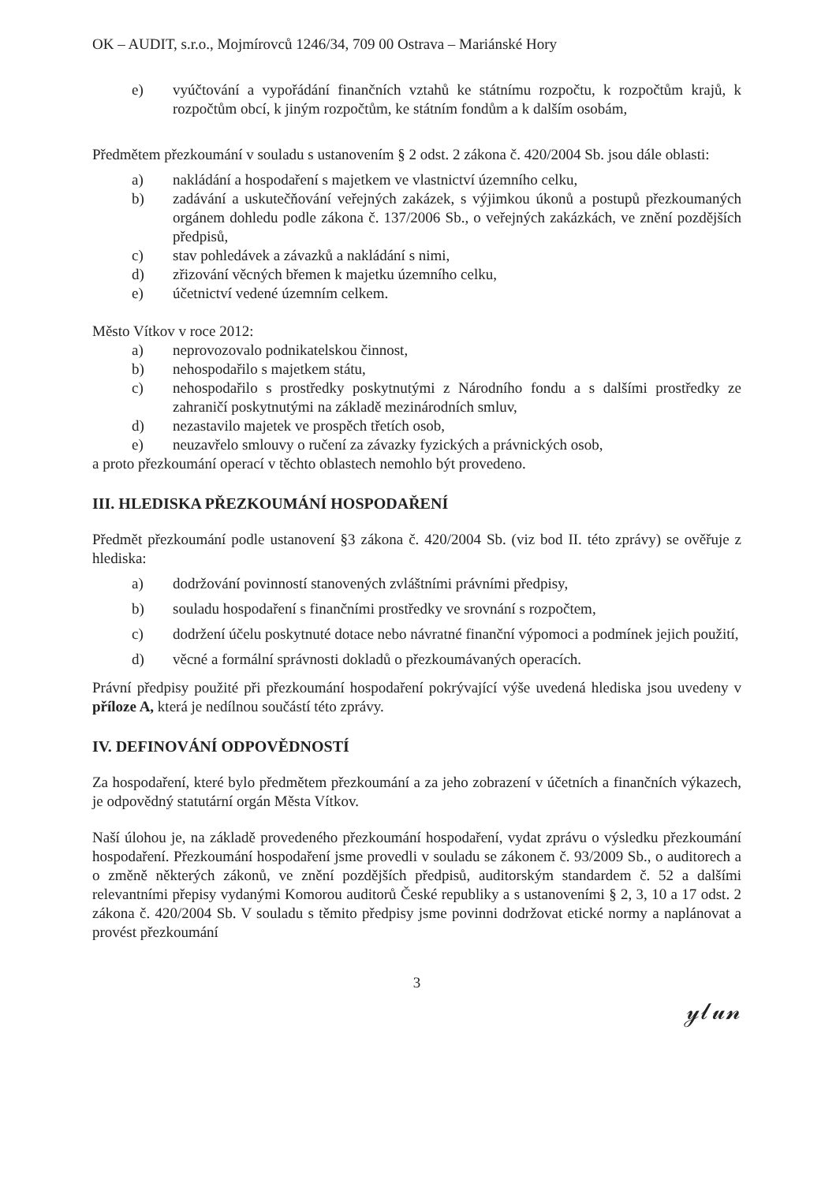OK – AUDIT, s.r.o., Mojmírovců 1246/34, 709 00 Ostrava – Mariánské Hory
e) vyúčtování a vypořádání finančních vztahů ke státnímu rozpočtu, k rozpočtům krajů, k rozpočtům obcí, k jiným rozpočtům, ke státním fondům a k dalším osobám,
Předmětem přezkoumání v souladu s ustanovením § 2 odst. 2 zákona č. 420/2004 Sb. jsou dále oblasti:
a) nakládání a hospodaření s majetkem ve vlastnictví územního celku,
b) zadávání a uskutečňování veřejných zakázek, s výjimkou úkonů a postupů přezkoumaných orgánem dohledu podle zákona č. 137/2006 Sb., o veřejných zakázkách, ve znění pozdějších předpisů,
c) stav pohledávek a závazků a nakládání s nimi,
d) zřizování věcných břemen k majetku územního celku,
e) účetnictví vedené územním celkem.
Město Vítkov v roce 2012:
a) neprovozovalo podnikatelskou činnost,
b) nehospodařilo s majetkem státu,
c) nehospodařilo s prostředky poskytnutými z Národního fondu a s dalšími prostředky ze zahraničí poskytnutými na základě mezinárodních smluv,
d) nezastavilo majetek ve prospěch třetích osob,
e) neuzavřelo smlouvy o ručení za závazky fyzických a právnických osob,
a proto přezkoumání operací v těchto oblastech nemohlo být provedeno.
III. HLEDISKA PŘEZKOUMÁNÍ HOSPODAŘENÍ
Předmět přezkoumání podle ustanovení §3 zákona č. 420/2004 Sb. (viz bod II. této zprávy) se ověřuje z hlediska:
a) dodržování povinností stanovených zvláštními právními předpisy,
b) souladu hospodaření s finančními prostředky ve srovnání s rozpočtem,
c) dodržení účelu poskytnuté dotace nebo návratné finanční výpomoci a podmínek jejich použití,
d) věcné a formální správnosti dokladů o přezkoumávaných operacích.
Právní předpisy použité při přezkoumání hospodaření pokrývající výše uvedená hlediska jsou uvedeny v příloze A, která je nedílnou součástí této zprávy.
IV. DEFINOVÁNÍ ODPOVĚDNOSTÍ
Za hospodaření, které bylo předmětem přezkoumání a za jeho zobrazení v účetních a finančních výkazech, je odpovědný statutární orgán Města Vítkov.
Naší úlohou je, na základě provedeného přezkoumání hospodaření, vydat zprávu o výsledku přezkoumání hospodaření. Přezkoumání hospodaření jsme provedli v souladu se zákonem č. 93/2009 Sb., o auditorech a o změně některých zákonů, ve znění pozdějších předpisů, auditorským standardem č. 52 a dalšími relevantními přepisy vydanými Komorou auditorů České republiky a s ustanoveními § 2, 3, 10 a 17 odst. 2 zákona č. 420/2004 Sb. V souladu s těmito předpisy jsme povinni dodržovat etické normy a naplánovat a provést přezkoumání
3
𝓎𝓁𝓊𝓃